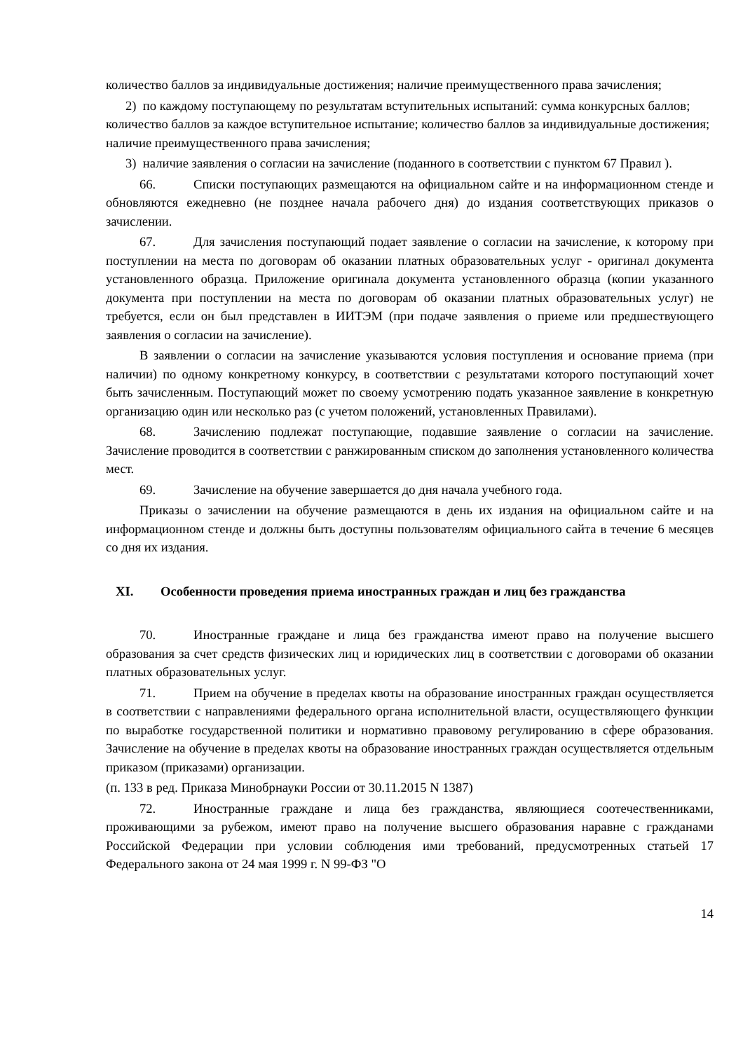количество баллов за индивидуальные достижения; наличие преимущественного права зачисления;
2) по каждому поступающему по результатам вступительных испытаний: сумма конкурсных баллов; количество баллов за каждое вступительное испытание; количество баллов за индивидуальные достижения; наличие преимущественного права зачисления;
3) наличие заявления о согласии на зачисление (поданного в соответствии с пунктом 67 Правил ).
66. Списки поступающих размещаются на официальном сайте и на информационном стенде и обновляются ежедневно (не позднее начала рабочего дня) до издания соответствующих приказов о зачислении.
67. Для зачисления поступающий подает заявление о согласии на зачисление, к которому при поступлении на места по договорам об оказании платных образовательных услуг - оригинал документа установленного образца. Приложение оригинала документа установленного образца (копии указанного документа при поступлении на места по договорам об оказании платных образовательных услуг) не требуется, если он был представлен в ИИТЭМ (при подаче заявления о приеме или предшествующего заявления о согласии на зачисление).
В заявлении о согласии на зачисление указываются условия поступления и основание приема (при наличии) по одному конкретному конкурсу, в соответствии с результатами которого поступающий хочет быть зачисленным. Поступающий может по своему усмотрению подать указанное заявление в конкретную организацию один или несколько раз (с учетом положений, установленных Правилами).
68. Зачислению подлежат поступающие, подавшие заявление о согласии на зачисление. Зачисление проводится в соответствии с ранжированным списком до заполнения установленного количества мест.
69. Зачисление на обучение завершается до дня начала учебного года.
Приказы о зачислении на обучение размещаются в день их издания на официальном сайте и на информационном стенде и должны быть доступны пользователям официального сайта в течение 6 месяцев со дня их издания.
XI. Особенности проведения приема иностранных граждан и лиц без гражданства
70. Иностранные граждане и лица без гражданства имеют право на получение высшего образования за счет средств физических лиц и юридических лиц в соответствии с договорами об оказании платных образовательных услуг.
71. Прием на обучение в пределах квоты на образование иностранных граждан осуществляется в соответствии с направлениями федерального органа исполнительной власти, осуществляющего функции по выработке государственной политики и нормативно правовому регулированию в сфере образования. Зачисление на обучение в пределах квоты на образование иностранных граждан осуществляется отдельным приказом (приказами) организации.
(п. 133 в ред. Приказа Минобрнауки России от 30.11.2015 N 1387)
72. Иностранные граждане и лица без гражданства, являющиеся соотечественниками, проживающими за рубежом, имеют право на получение высшего образования наравне с гражданами Российской Федерации при условии соблюдения ими требований, предусмотренных статьей 17 Федерального закона от 24 мая 1999 г. N 99-ФЗ "О
14